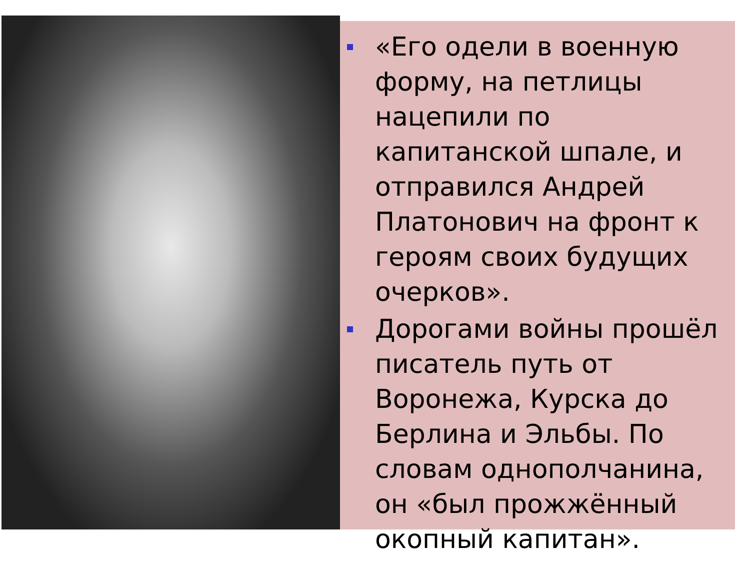«Его одели в военную форму, на петлицы нацепили по капитанской шпале, и отправился Андрей Платонович на фронт к героям своих будущих очерков».
Дорогами войны прошёл писатель путь от Воронежа, Курска до Берлина и Эльбы. По словам однополчанина, он «был прожжённый окопный капитан».